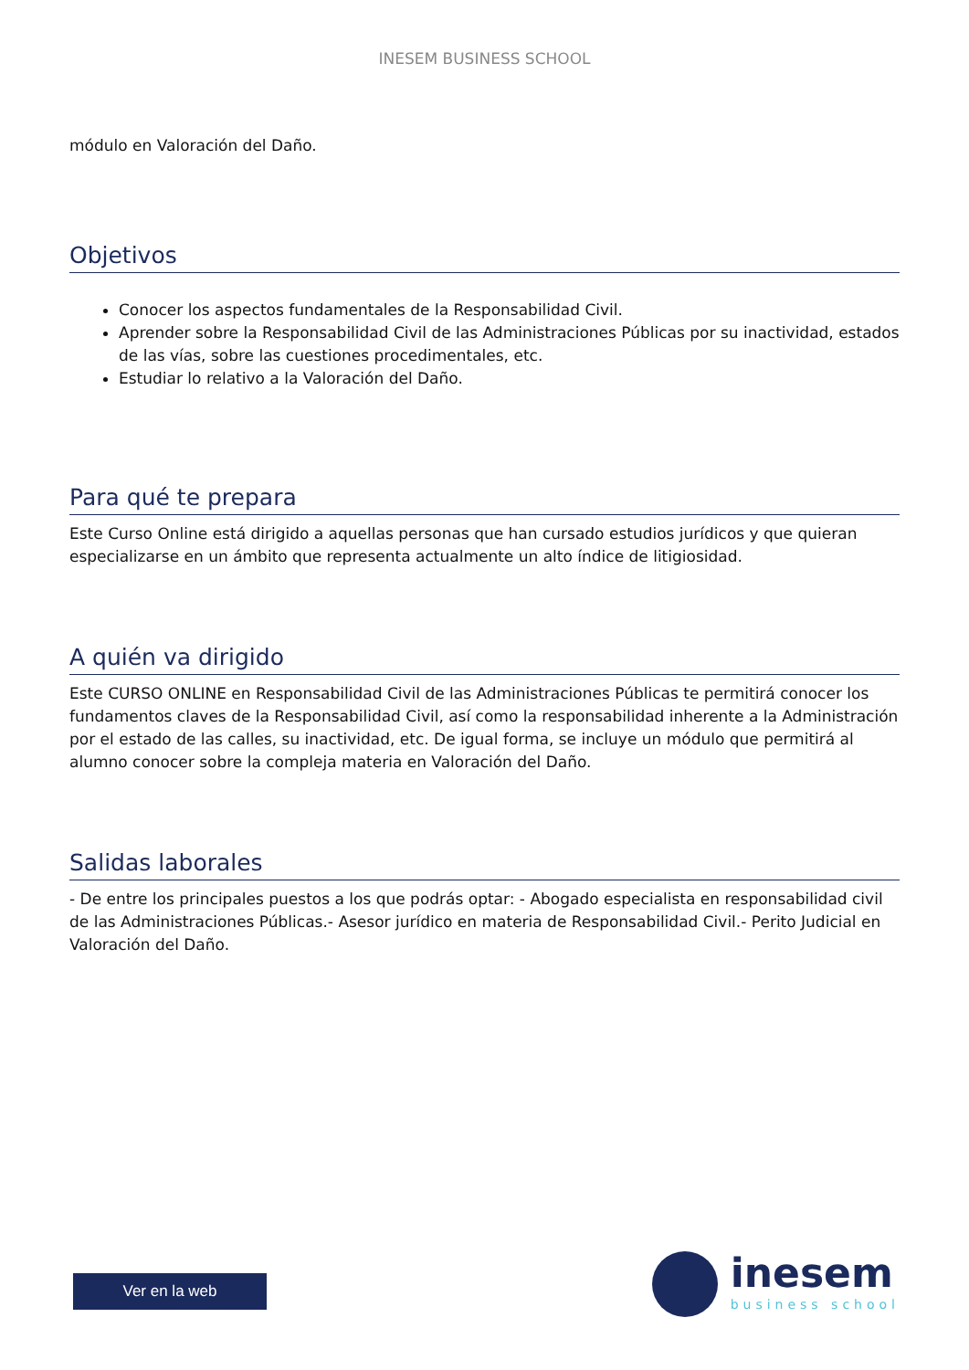INESEM BUSINESS SCHOOL
módulo en Valoración del Daño.
Objetivos
Conocer los aspectos fundamentales de la Responsabilidad Civil.
Aprender sobre la Responsabilidad Civil de las Administraciones Públicas por su inactividad, estados de las vías, sobre las cuestiones procedimentales, etc.
Estudiar lo relativo a la Valoración del Daño.
Para qué te prepara
Este Curso Online está dirigido a aquellas personas que han cursado estudios jurídicos y que quieran especializarse en un ámbito que representa actualmente un alto índice de litigiosidad.
A quién va dirigido
Este CURSO ONLINE en Responsabilidad Civil de las Administraciones Públicas te permitirá conocer los fundamentos claves de la Responsabilidad Civil, así como la responsabilidad inherente a la Administración por el estado de las calles, su inactividad, etc. De igual forma, se incluye un módulo que permitirá al alumno conocer sobre la compleja materia en Valoración del Daño.
Salidas laborales
- De entre los principales puestos a los que podrás optar: - Abogado especialista en responsabilidad civil de las Administraciones Públicas.- Asesor jurídico en materia de Responsabilidad Civil.- Perito Judicial en Valoración del Daño.
Ver en la web
inesem
business school